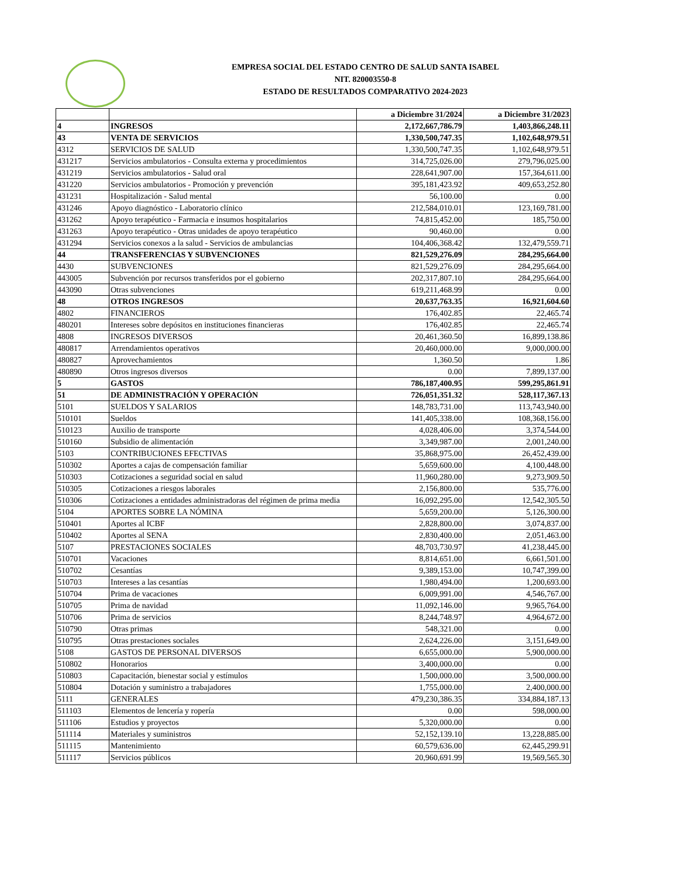EMPRESA SOCIAL DEL ESTADO CENTRO DE SALUD SANTA ISABEL
NIT. 820003550-8
ESTADO DE RESULTADOS COMPARATIVO 2024-2023
| | | a Diciembre 31/2024 | a Diciembre 31/2023 |
| --- | --- | --- | --- |
| 4 | INGRESOS | 2,172,667,786.79 | 1,403,866,248.11 |
| 43 | VENTA DE SERVICIOS | 1,330,500,747.35 | 1,102,648,979.51 |
| 4312 | SERVICIOS DE SALUD | 1,330,500,747.35 | 1,102,648,979.51 |
| 431217 | Servicios ambulatorios - Consulta externa y procedimientos | 314,725,026.00 | 279,796,025.00 |
| 431219 | Servicios ambulatorios - Salud oral | 228,641,907.00 | 157,364,611.00 |
| 431220 | Servicios ambulatorios - Promoción y prevención | 395,181,423.92 | 409,653,252.80 |
| 431231 | Hospitalización - Salud mental | 56,100.00 | 0.00 |
| 431246 | Apoyo diagnóstico - Laboratorio clínico | 212,584,010.01 | 123,169,781.00 |
| 431262 | Apoyo terapéutico - Farmacia e insumos hospitalarios | 74,815,452.00 | 185,750.00 |
| 431263 | Apoyo terapéutico - Otras unidades de apoyo terapéutico | 90,460.00 | 0.00 |
| 431294 | Servicios conexos a la salud - Servicios de ambulancias | 104,406,368.42 | 132,479,559.71 |
| 44 | TRANSFERENCIAS Y SUBVENCIONES | 821,529,276.09 | 284,295,664.00 |
| 4430 | SUBVENCIONES | 821,529,276.09 | 284,295,664.00 |
| 443005 | Subvención por recursos transferidos por el gobierno | 202,317,807.10 | 284,295,664.00 |
| 443090 | Otras subvenciones | 619,211,468.99 | 0.00 |
| 48 | OTROS INGRESOS | 20,637,763.35 | 16,921,604.60 |
| 4802 | FINANCIEROS | 176,402.85 | 22,465.74 |
| 480201 | Intereses sobre depósitos en instituciones financieras | 176,402.85 | 22,465.74 |
| 4808 | INGRESOS DIVERSOS | 20,461,360.50 | 16,899,138.86 |
| 480817 | Arrendamientos operativos | 20,460,000.00 | 9,000,000.00 |
| 480827 | Aprovechamientos | 1,360.50 | 1.86 |
| 480890 | Otros ingresos diversos | 0.00 | 7,899,137.00 |
| 5 | GASTOS | 786,187,400.95 | 599,295,861.91 |
| 51 | DE ADMINISTRACIÓN Y OPERACIÓN | 726,051,351.32 | 528,117,367.13 |
| 5101 | SUELDOS Y SALARIOS | 148,783,731.00 | 113,743,940.00 |
| 510101 | Sueldos | 141,405,338.00 | 108,368,156.00 |
| 510123 | Auxilio de transporte | 4,028,406.00 | 3,374,544.00 |
| 510160 | Subsidio de alimentación | 3,349,987.00 | 2,001,240.00 |
| 5103 | CONTRIBUCIONES EFECTIVAS | 35,868,975.00 | 26,452,439.00 |
| 510302 | Aportes a cajas de compensación familiar | 5,659,600.00 | 4,100,448.00 |
| 510303 | Cotizaciones a seguridad social en salud | 11,960,280.00 | 9,273,909.50 |
| 510305 | Cotizaciones a riesgos laborales | 2,156,800.00 | 535,776.00 |
| 510306 | Cotizaciones a entidades administradoras del régimen de prima media | 16,092,295.00 | 12,542,305.50 |
| 5104 | APORTES SOBRE LA NÓMINA | 5,659,200.00 | 5,126,300.00 |
| 510401 | Aportes al ICBF | 2,828,800.00 | 3,074,837.00 |
| 510402 | Aportes al SENA | 2,830,400.00 | 2,051,463.00 |
| 5107 | PRESTACIONES SOCIALES | 48,703,730.97 | 41,238,445.00 |
| 510701 | Vacaciones | 8,814,651.00 | 6,661,501.00 |
| 510702 | Cesantías | 9,389,153.00 | 10,747,399.00 |
| 510703 | Intereses a las cesantías | 1,980,494.00 | 1,200,693.00 |
| 510704 | Prima de vacaciones | 6,009,991.00 | 4,546,767.00 |
| 510705 | Prima de navidad | 11,092,146.00 | 9,965,764.00 |
| 510706 | Prima de servicios | 8,244,748.97 | 4,964,672.00 |
| 510790 | Otras primas | 548,321.00 | 0.00 |
| 510795 | Otras prestaciones sociales | 2,624,226.00 | 3,151,649.00 |
| 5108 | GASTOS DE PERSONAL DIVERSOS | 6,655,000.00 | 5,900,000.00 |
| 510802 | Honorarios | 3,400,000.00 | 0.00 |
| 510803 | Capacitación, bienestar social y estímulos | 1,500,000.00 | 3,500,000.00 |
| 510804 | Dotación y suministro a trabajadores | 1,755,000.00 | 2,400,000.00 |
| 5111 | GENERALES | 479,230,386.35 | 334,884,187.13 |
| 511103 | Elementos de lencería y ropería | 0.00 | 598,000.00 |
| 511106 | Estudios y proyectos | 5,320,000.00 | 0.00 |
| 511114 | Materiales y suministros | 52,152,139.10 | 13,228,885.00 |
| 511115 | Mantenimiento | 60,579,636.00 | 62,445,299.91 |
| 511117 | Servicios públicos | 20,960,691.99 | 19,569,565.30 |